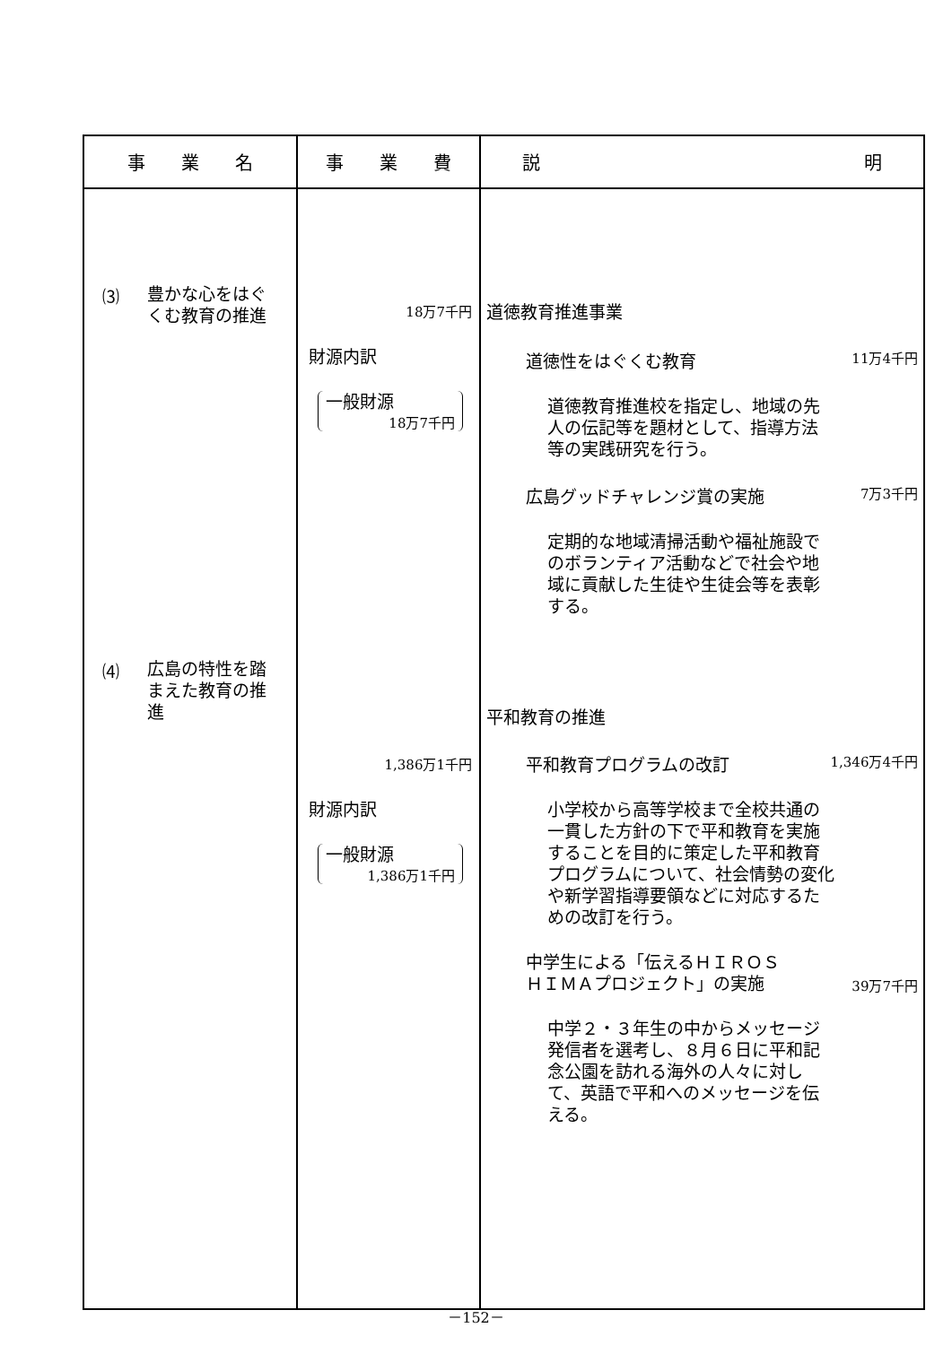| 事 業 名 | 事 業 費 | 説 明 |
| --- | --- | --- |
| ⑶ 豊かな心をはぐ くむ教育の推進 ⑷ 広島の特性を踏 まえた教育の推 進 | 18万7千円 財源内訳 一般財源 18万7千円 1,386万1千円 財源内訳 一般財源 1,386万1千円 | 道徳教育推進事業 道徳性をはぐくむ教育 11万4千円 道徳教育推進校を指定し、地域の先人の伝記等を題材として、指導方法等の実践研究を行う。 広島グッドチャレンジ賞の実施 7万3千円 定期的な地域清掃活動や福祉施設でのボランティア活動などで社会や地域に貢献した生徒や生徒会等を表彰する。 平和教育の推進 平和教育プログラムの改訂 1,346万4千円 小学校から高等学校まで全校共通の一貫した方針の下で平和教育を実施することを目的に策定した平和教育プログラムについて、社会情勢の変化や新学習指導要領などに対応するための改訂を行う。 中学生による「伝えるＨＩＲＯＳ ＨＩＭＡプロジェクト」の実施 39万7千円 中学２・３年生の中からメッセージ発信者を選考し、８月６日に平和記念公園を訪れる海外の人々に対して、英語で平和へのメッセージを伝える。 |
－152－